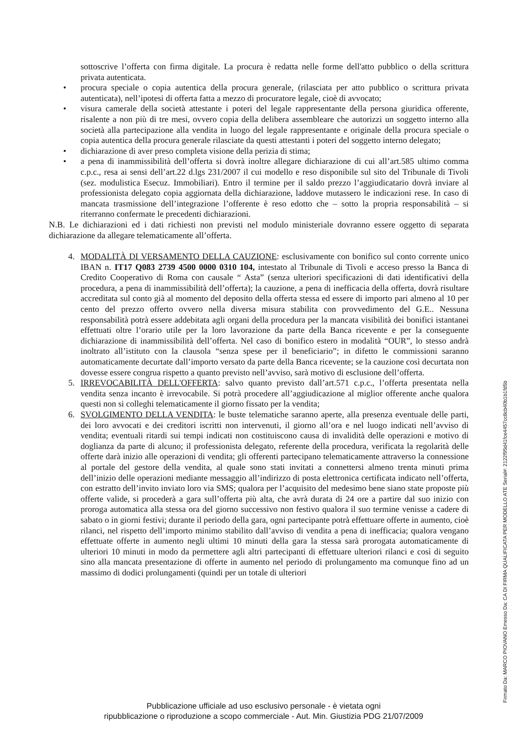sottoscrive l’offerta con firma digitale. La procura è redatta nelle forme dell'atto pubblico o della scrittura privata autenticata.
• procura speciale o copia autentica della procura generale, (rilasciata per atto pubblico o scrittura privata autenticata), nell’ipotesi di offerta fatta a mezzo di procuratore legale, cioè di avvocato;
• visura camerale della società attestante i poteri del legale rappresentante della persona giuridica offerente, risalente a non più di tre mesi, ovvero copia della delibera assembleare che autorizzi un soggetto interno alla società alla partecipazione alla vendita in luogo del legale rappresentante e originale della procura speciale o copia autentica della procura generale rilasciate da questi attestanti i poteri del soggetto interno delegato;
• dichiarazione di aver preso completa visione della perizia di stima;
• a pena di inammissibilità dell’offerta si dovrà inoltre allegare dichiarazione di cui all’art.585 ultimo comma c.p.c., resa ai sensi dell’art.22 d.lgs 231/2007 il cui modello e reso disponibile sul sito del Tribunale di Tivoli (sez. modulistica Esecuz. Immobiliari). Entro il termine per il saldo prezzo l’aggiudicatario dovrà inviare al professionista delegato copia aggiornata della dichiarazione, laddove mutassero le indicazioni rese. In caso di mancata trasmissione dell’integrazione l’offerente è reso edotto che – sotto la propria responsabilità – si riterranno confermate le precedenti dichiarazioni.
N.B. Le dichiarazioni ed i dati richiesti non previsti nel modulo ministeriale dovranno essere oggetto di separata dichiarazione da allegare telematicamente all’offerta.
4. MODALITÀ DI VERSAMENTO DELLA CAUZIONE: esclusivamente con bonifico sul conto corrente unico IBAN n. IT17 Q083 2739 4500 0000 0310 104, intestato al Tribunale di Tivoli e acceso presso la Banca di Credito Cooperativo di Roma con causale “ Asta” (senza ulteriori specificazioni di dati identificativi della procedura, a pena di inammissibilità dell’offerta); la cauzione, a pena di inefficacia della offerta, dovrà risultare accreditata sul conto già al momento del deposito della offerta stessa ed essere di importo pari almeno al 10 per cento del prezzo offerto ovvero nella diversa misura stabilita con provvedimento del G.E.. Nessuna responsabilità potrà essere addebitata agli organi della procedura per la mancata visibilità dei bonifici istantanei effettuati oltre l’orario utile per la loro lavorazione da parte della Banca ricevente e per la conseguente dichiarazione di inammissibilità dell’offerta. Nel caso di bonifico estero in modalità “OUR”, lo stesso andrà inoltrato all’istituto con la clausola “senza spese per il beneficiario”; in difetto le commissioni saranno automaticamente decurtate dall’importo versato da parte della Banca ricevente; se la cauzione così decurtata non dovesse essere congrua rispetto a quanto previsto nell’avviso, sarà motivo di esclusione dell’offerta.
5. IRREVOCABILITÀ DELL'OFFERTA: salvo quanto previsto dall’art.571 c.p.c., l’offerta presentata nella vendita senza incanto è irrevocabile. Si potrà procedere all’aggiudicazione al miglior offerente anche qualora questi non si colleghi telematicamente il giorno fissato per la vendita;
6. SVOLGIMENTO DELLA VENDITA: le buste telematiche saranno aperte, alla presenza eventuale delle parti, dei loro avvocati e dei creditori iscritti non intervenuti, il giorno all’ora e nel luogo indicati nell’avviso di vendita; eventuali ritardi sui tempi indicati non costituiscono causa di invalidità delle operazioni e motivo di doglianza da parte di alcuno; il professionista delegato, referente della procedura, verificata la regolarità delle offerte darà inizio alle operazioni di vendita; gli offerenti partecipano telematicamente attraverso la connessione al portale del gestore della vendita, al quale sono stati invitati a connettersi almeno trenta minuti prima dell’inizio delle operazioni mediante messaggio all’indirizzo di posta elettronica certificata indicato nell’offerta, con estratto dell’invito inviato loro via SMS; qualora per l’acquisito del medesimo bene siano state proposte più offerte valide, si procederà a gara sull’offerta più alta, che avrà durata di 24 ore a partire dal suo inizio con proroga automatica alla stessa ora del giorno successivo non festivo qualora il suo termine venisse a cadere di sabato o in giorni festivi; durante il periodo della gara, ogni partecipante potrà effettuare offerte in aumento, cioè rilanci, nel rispetto dell’importo minimo stabilito dall’avviso di vendita a pena di inefficacia; qualora vengano effettuate offerte in aumento negli ultimi 10 minuti della gara la stessa sarà prorogata automaticamente di ulteriori 10 minuti in modo da permettere agli altri partecipanti di effettuare ulteriori rilanci e così di seguito sino alla mancata presentazione di offerte in aumento nel periodo di prolungamento ma comunque fino ad un massimo di dodici prolungamenti (quindi per un totale di ulteriori
Pubblicazione ufficiale ad uso esclusivo personale - è vietata ogni
ripubblicazione o riproduzione a scopo commerciale - Aut. Min. Giustizia PDG 21/07/2009
Firmato Da: MARCO PIOVANO Emesso Da: CA DI FIRMA QUALIFICATA PER MODELLO ATE Serial#: 2122f95d41fce4457cc8cb40b1b1fd5b